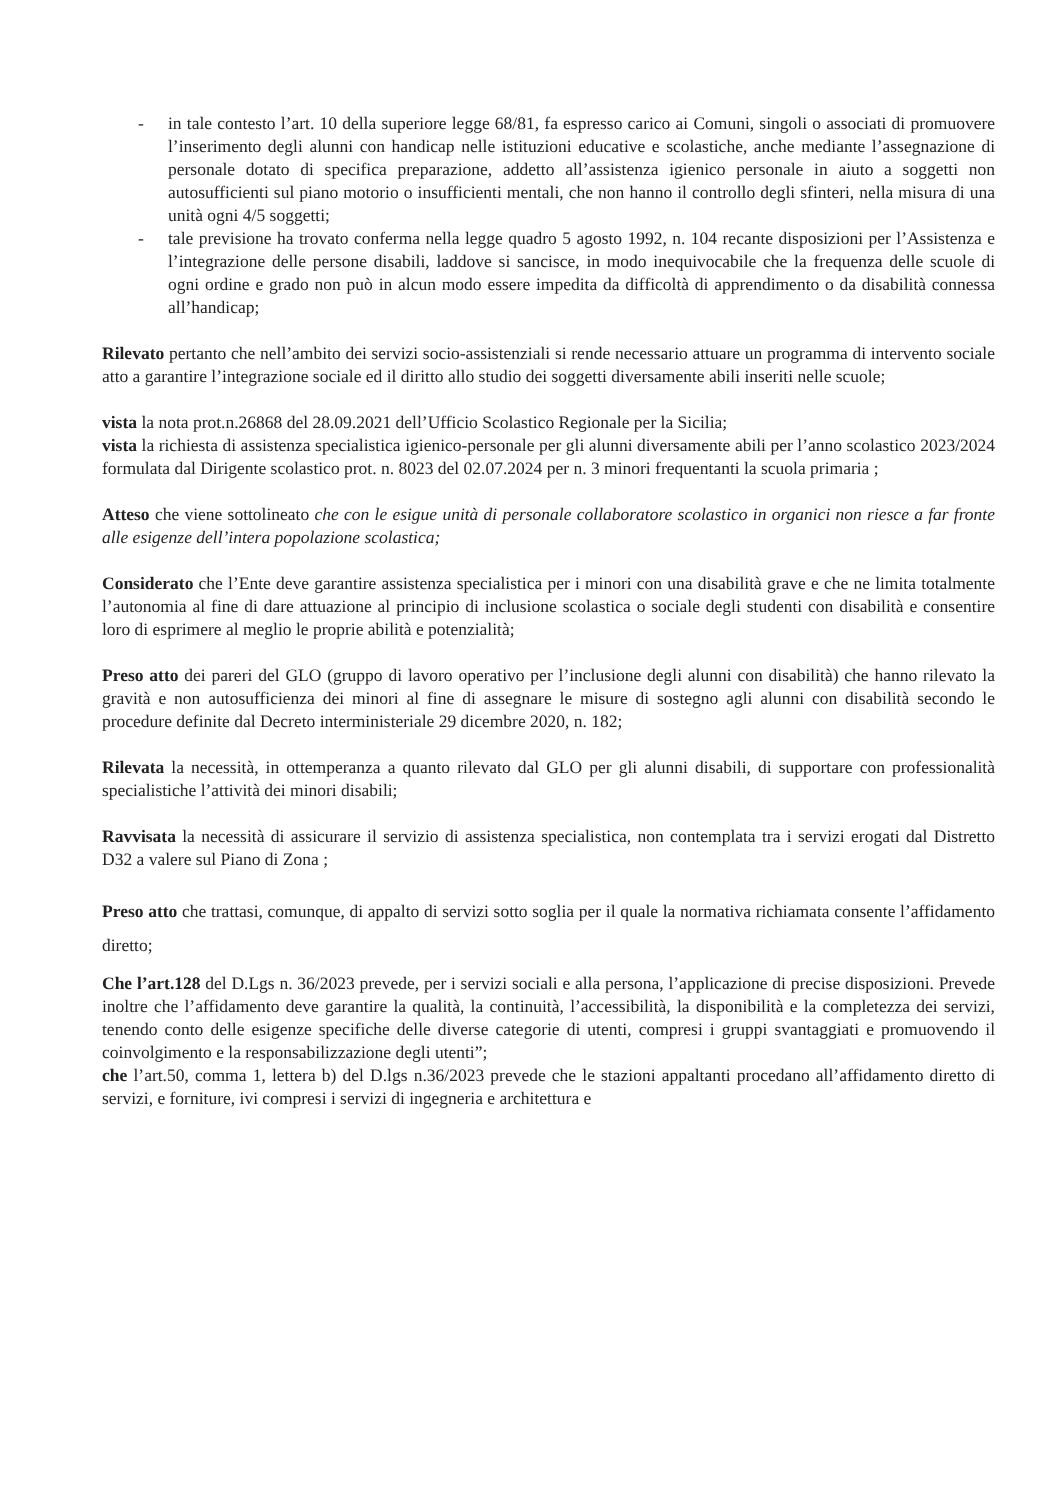- in tale contesto l’art. 10 della superiore legge 68/81, fa espresso carico ai Comuni, singoli o associati di promuovere l’inserimento degli alunni con handicap nelle istituzioni educative e scolastiche, anche mediante l’assegnazione di personale dotato di specifica preparazione, addetto all’assistenza igienico personale in aiuto a soggetti non autosufficienti sul piano motorio o insufficienti mentali, che non hanno il controllo degli sfinteri, nella misura di una unità ogni 4/5 soggetti;
- tale previsione ha trovato conferma nella legge quadro 5 agosto 1992, n. 104 recante disposizioni per l’Assistenza e l’integrazione delle persone disabili, laddove si sancisce, in modo inequivocabile che la frequenza delle scuole di ogni ordine e grado non può in alcun modo essere impedita da difficoltà di apprendimento o da disabilità connessa all’handicap;
Rilevato pertanto che nell’ambito dei servizi socio-assistenziali si rende necessario attuare un programma di intervento sociale atto a garantire l’integrazione sociale ed il diritto allo studio dei soggetti diversamente abili inseriti nelle scuole;
vista la nota prot.n.26868 del 28.09.2021 dell’Ufficio Scolastico Regionale per la Sicilia;
vista la richiesta di assistenza specialistica igienico-personale per gli alunni diversamente abili per l’anno scolastico 2023/2024 formulata dal Dirigente scolastico prot. n. 8023 del 02.07.2024 per n. 3 minori frequentanti la scuola primaria ;
Atteso che viene sottolineato che con le esigue unità di personale collaboratore scolastico in organici non riesce a far fronte alle esigenze dell’intera popolazione scolastica;
Considerato che l’Ente deve garantire assistenza specialistica per i minori con una disabilità grave e che ne limita totalmente l’autonomia al fine di dare attuazione al principio di inclusione scolastica o sociale degli studenti con disabilità e consentire loro di esprimere al meglio le proprie abilità e potenzialità;
Preso atto dei pareri del GLO (gruppo di lavoro operativo per l’inclusione degli alunni con disabilità) che hanno rilevato la gravità e non autosufficienza dei minori al fine di assegnare le misure di sostegno agli alunni con disabilità secondo le procedure definite dal Decreto interministeriale 29 dicembre 2020, n. 182;
Rilevata la necessità, in ottemperanza a quanto rilevato dal GLO per gli alunni disabili, di supportare con professionalità specialistiche l’attività dei minori disabili;
Ravvisata la necessità di assicurare il servizio di assistenza specialistica, non contemplata tra i servizi erogati dal Distretto D32 a valere sul Piano di Zona ;
Preso atto che trattasi, comunque, di appalto di servizi sotto soglia per il quale la normativa richiamata consente l’affidamento diretto;
Che l’art.128 del D.Lgs n. 36/2023 prevede, per i servizi sociali e alla persona, l’applicazione di precise disposizioni. Prevede inoltre che l’affidamento deve garantire la qualità, la continuità, l’accessibilità, la disponibilità e la completezza dei servizi, tenendo conto delle esigenze specifiche delle diverse categorie di utenti, compresi i gruppi svantaggiati e promuovendo il coinvolgimento e la responsabilizzazione degli utenti”;
che l’art.50, comma 1, lettera b) del D.lgs n.36/2023 prevede che le stazioni appaltanti procedano all’affidamento diretto di servizi, e forniture, ivi compresi i servizi di ingegneria e architettura e